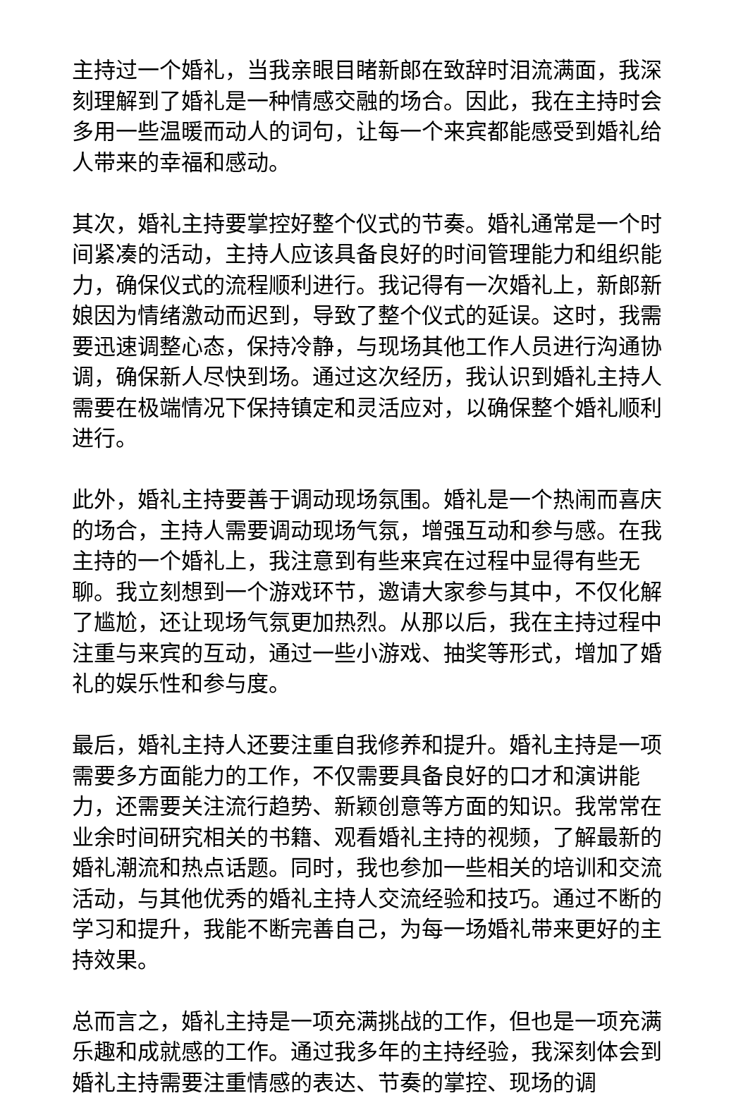主持过一个婚礼，当我亲眼目睹新郎在致辞时泪流满面，我深刻理解到了婚礼是一种情感交融的场合。因此，我在主持时会多用一些温暖而动人的词句，让每一个来宾都能感受到婚礼给人带来的幸福和感动。
其次，婚礼主持要掌控好整个仪式的节奏。婚礼通常是一个时间紧凑的活动，主持人应该具备良好的时间管理能力和组织能力，确保仪式的流程顺利进行。我记得有一次婚礼上，新郎新娘因为情绪激动而迟到，导致了整个仪式的延误。这时，我需要迅速调整心态，保持冷静，与现场其他工作人员进行沟通协调，确保新人尽快到场。通过这次经历，我认识到婚礼主持人需要在极端情况下保持镇定和灵活应对，以确保整个婚礼顺利进行。
此外，婚礼主持要善于调动现场氛围。婚礼是一个热闹而喜庆的场合，主持人需要调动现场气氛，增强互动和参与感。在我主持的一个婚礼上，我注意到有些来宾在过程中显得有些无聊。我立刻想到一个游戏环节，邀请大家参与其中，不仅化解了尴尬，还让现场气氛更加热烈。从那以后，我在主持过程中注重与来宾的互动，通过一些小游戏、抽奖等形式，增加了婚礼的娱乐性和参与度。
最后，婚礼主持人还要注重自我修养和提升。婚礼主持是一项需要多方面能力的工作，不仅需要具备良好的口才和演讲能力，还需要关注流行趋势、新颖创意等方面的知识。我常常在业余时间研究相关的书籍、观看婚礼主持的视频，了解最新的婚礼潮流和热点话题。同时，我也参加一些相关的培训和交流活动，与其他优秀的婚礼主持人交流经验和技巧。通过不断的学习和提升，我能不断完善自己，为每一场婚礼带来更好的主持效果。
总而言之，婚礼主持是一项充满挑战的工作，但也是一项充满乐趣和成就感的工作。通过我多年的主持经验，我深刻体会到婚礼主持需要注重情感的表达、节奏的掌控、现场的调